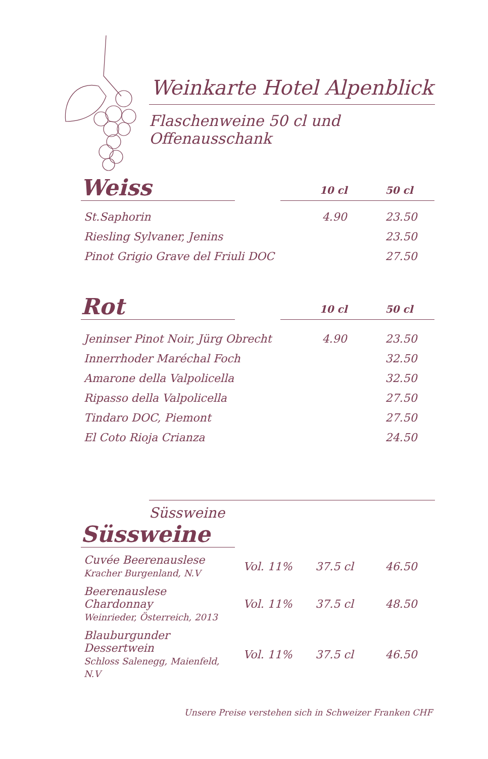Weinkarte Hotel Alpenblick
Flaschenweine 50 cl und Offenausschank
Weiss
10 cl 50 cl
| St.Saphorin | 4.90 | 23.50 |
| Riesling Sylvaner, Jenins | | 23.50 |
| Pinot Grigio Grave del Friuli DOC | | 27.50 |
Rot
10 cl 50 cl
| Jeninser Pinot Noir, Jürg Obrecht | 4.90 | 23.50 |
| Innerrhoder Maréchal Foch | | 32.50 |
| Amarone della Valpolicella | | 32.50 |
| Ripasso della Valpolicella | | 27.50 |
| Tindaro DOC, Piemont | | 27.50 |
| El Coto Rioja Crianza | | 24.50 |
Süssweine
Süssweine
| Cuvée Beerenauslese Kracher Burgenland, N.V | Vol. 11% | 37.5 cl | 46.50 |
| Beerenauslese Chardonnay Weinrieder, Österreich, 2013 | Vol. 11% | 37.5 cl | 48.50 |
| Blauburgunder Dessertwein Schloss Salenegg, Maienfeld, N.V | Vol. 11% | 37.5 cl | 46.50 |
Unsere Preise verstehen sich in Schweizer Franken CHF